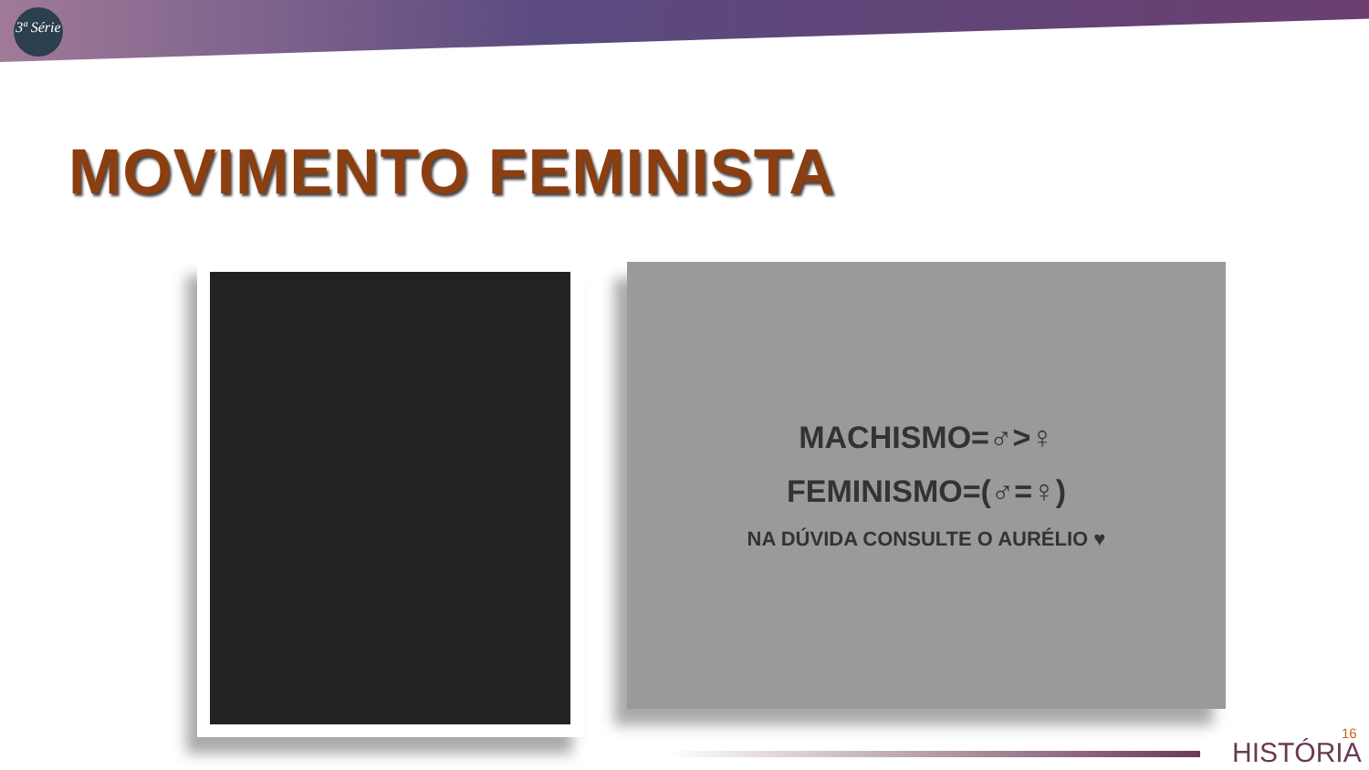3ª Série
MOVIMENTO FEMINISTA
MACHISMO=♂>♀
FEMINISMO=(♂=♀)
NA DÚVIDA CONSULTE O AURÉLIO ♥
16
HISTÓRIA